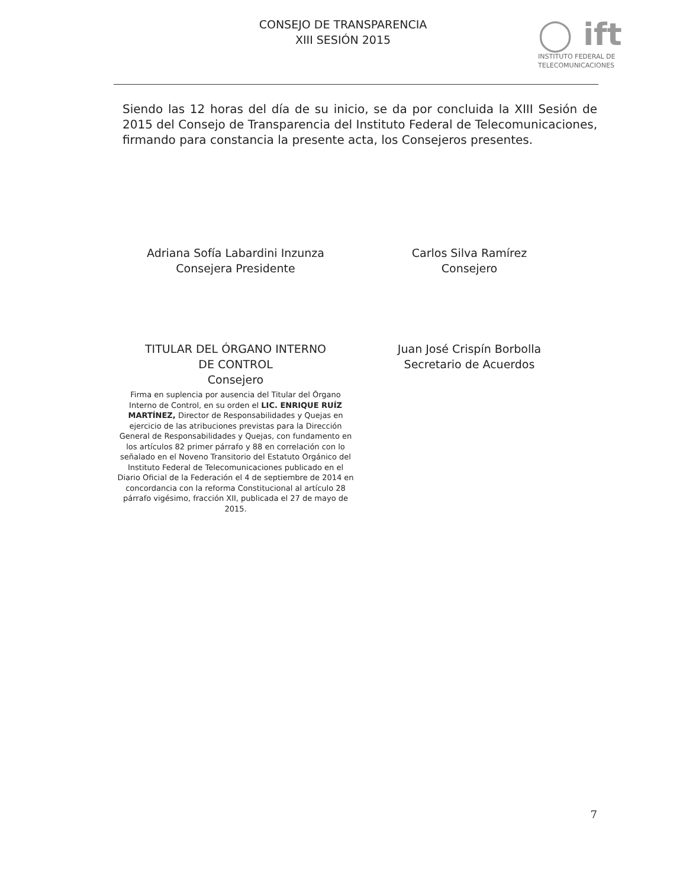CONSEJO DE TRANSPARENCIA
XIII SESIÓN 2015
◯ ift
INSTITUTO FEDERAL DE
TELECOMUNICACIONES
Siendo las 12 horas del día de su inicio, se da por concluida la XIII Sesión de 2015 del Consejo de Transparencia del Instituto Federal de Telecomunicaciones, firmando para constancia la presente acta, los Consejeros presentes.
Adriana Sofía Labardini Inzunza
Consejera Presidente
TITULAR DEL ÓRGANO INTERNO
DE CONTROL
Consejero
Firma en suplencia por ausencia del Titular del Órgano Interno de Control, en su orden el LIC. ENRIQUE RUÍZ MARTÍNEZ, Director de Responsabilidades y Quejas en ejercicio de las atribuciones previstas para la Dirección General de Responsabilidades y Quejas, con fundamento en los artículos 82 primer párrafo y 88 en correlación con lo señalado en el Noveno Transitorio del Estatuto Orgánico del Instituto Federal de Telecomunicaciones publicado en el Diario Oficial de la Federación el 4 de septiembre de 2014 en concordancia con la reforma Constitucional al artículo 28 párrafo vigésimo, fracción XII, publicada el 27 de mayo de 2015.
Carlos Silva Ramírez
Consejero
Juan José Crispín Borbolla
Secretario de Acuerdos
7